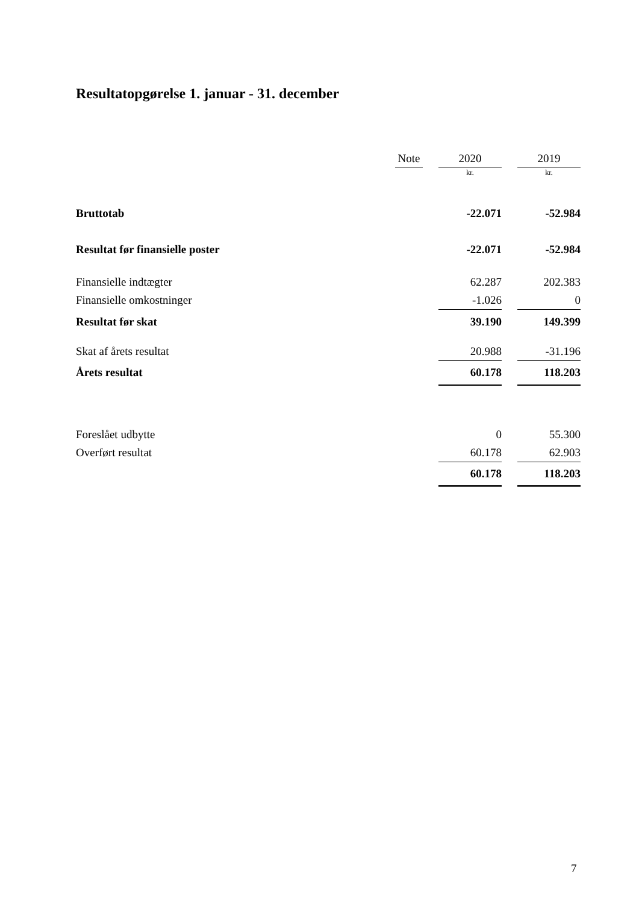Resultatopgørelse 1. januar - 31. december
| | Note | | 2020 | | 2019 |
| --- | --- | --- | --- | --- | --- |
| | | | kr. | | kr. |
| Bruttotab | | | -22.071 | | -52.984 |
| Resultat før finansielle poster | | | -22.071 | | -52.984 |
| Finansielle indtægter | | | 62.287 | | 202.383 |
| Finansielle omkostninger | | | -1.026 | | 0 |
| Resultat før skat | | | 39.190 | | 149.399 |
| Skat af årets resultat | | | 20.988 | | -31.196 |
| Årets resultat | | | 60.178 | | 118.203 |
| Foreslået udbytte | | | 0 | | 55.300 |
| Overført resultat | | | 60.178 | | 62.903 |
| | | | 60.178 | | 118.203 |
7